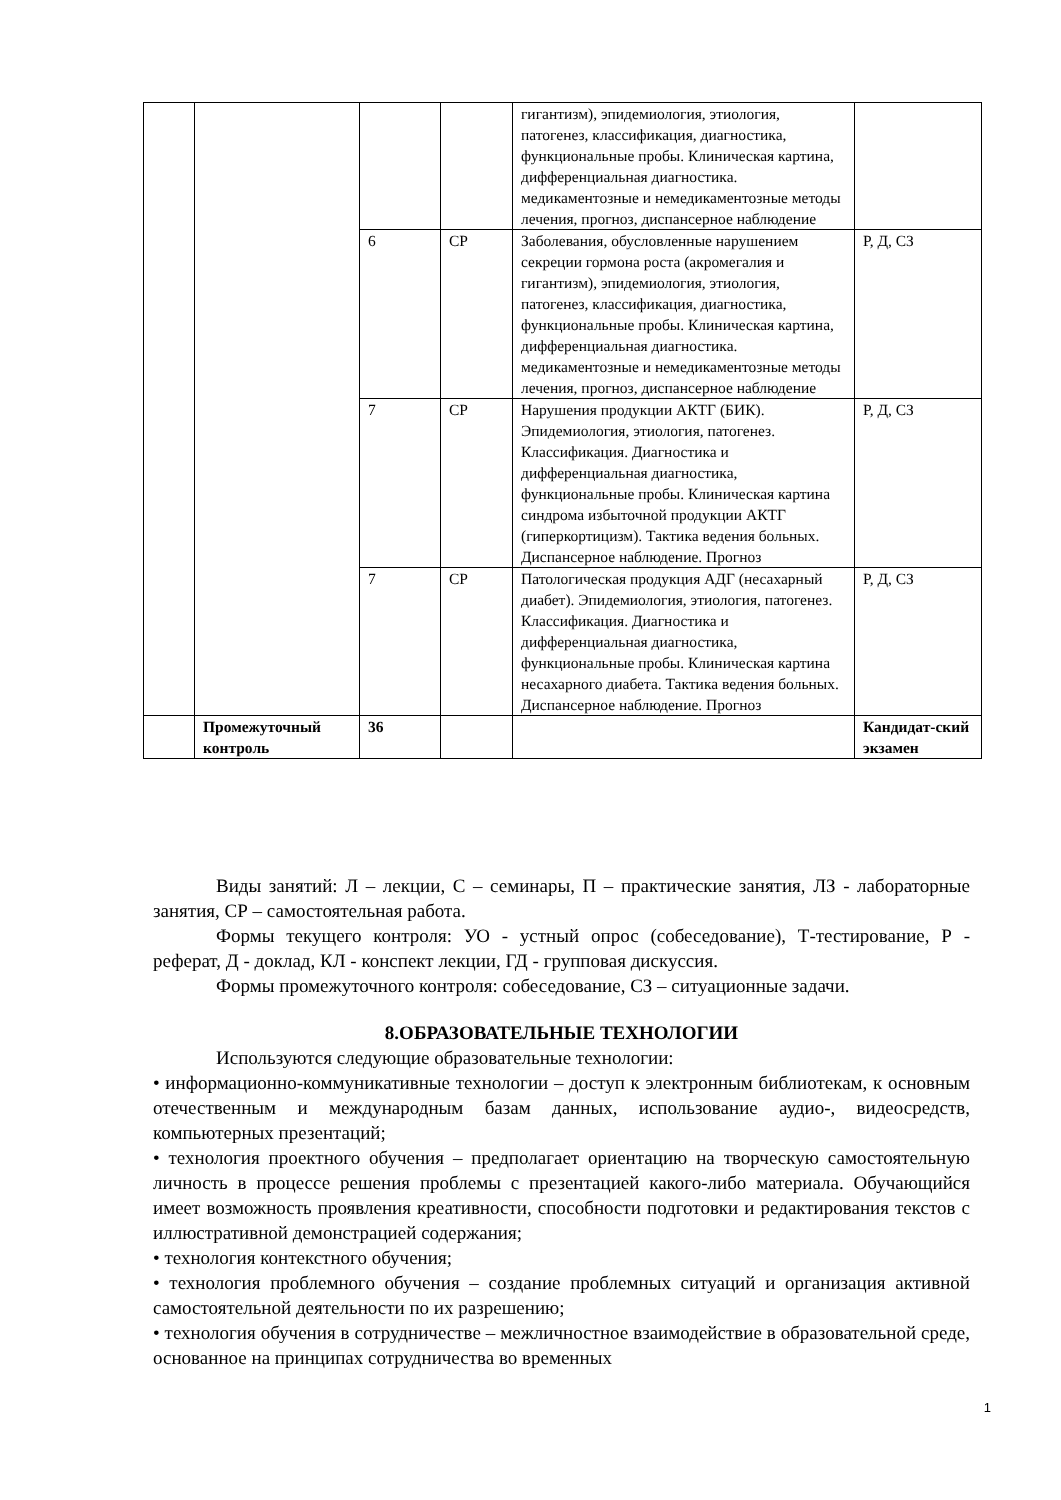| | | | | гигантизм), эпидемиология, этиология, патогенез, классификация, диагностика, функциональные пробы. Клиническая картина, дифференциальная диагностика. медикаментозные и немедикаментозные методы лечения, прогноз, диспансерное наблюдение | |
| | | 6 | СР | Заболевания, обусловленные нарушением секреции гормона роста (акромегалия и гигантизм), эпидемиология, этиология, патогенез, классификация, диагностика, функциональные пробы. Клиническая картина, дифференциальная диагностика. медикаментозные и немедикаментозные методы лечения, прогноз, диспансерное наблюдение | Р, Д, СЗ |
| | | 7 | СР | Нарушения продукции АКТГ (БИК). Эпидемиология, этиология, патогенез. Классификация. Диагностика и дифференциальная диагностика, функциональные пробы. Клиническая картина синдрома избыточной продукции АКТГ (гиперкортицизм). Тактика ведения больных. Диспансерное наблюдение. Прогноз | Р, Д, СЗ |
| | | 7 | СР | Патологическая продукция АДГ (несахарный диабет). Эпидемиология, этиология, патогенез. Классификация. Диагностика и дифференциальная диагностика, функциональные пробы. Клиническая картина несахарного диабета. Тактика ведения больных. Диспансерное наблюдение. Прогноз | Р, Д, СЗ |
| | Промежуточный контроль | 36 | | | Кандидат-ский экзамен |
Виды занятий: Л – лекции, С – семинары, П – практические занятия, ЛЗ - лабораторные занятия, СР – самостоятельная работа.
Формы текущего контроля: УО - устный опрос (собеседование), Т-тестирование, Р - реферат, Д - доклад, КЛ - конспект лекции, ГД - групповая дискуссия.
Формы промежуточного контроля: собеседование, СЗ – ситуационные задачи.
8.ОБРАЗОВАТЕЛЬНЫЕ ТЕХНОЛОГИИ
Используются следующие образовательные технологии:
• информационно-коммуникативные технологии – доступ к электронным библиотекам, к основным отечественным и международным базам данных, использование аудио-, видеосредств, компьютерных презентаций;
• технология проектного обучения – предполагает ориентацию на творческую самостоятельную личность в процессе решения проблемы с презентацией какого-либо материала. Обучающийся имеет возможность проявления креативности, способности подготовки и редактирования текстов с иллюстративной демонстрацией содержания;
• технология контекстного обучения;
• технология проблемного обучения – создание проблемных ситуаций и организация активной самостоятельной деятельности по их разрешению;
• технология обучения в сотрудничестве – межличностное взаимодействие в образовательной среде, основанное на принципах сотрудничества во временных
1